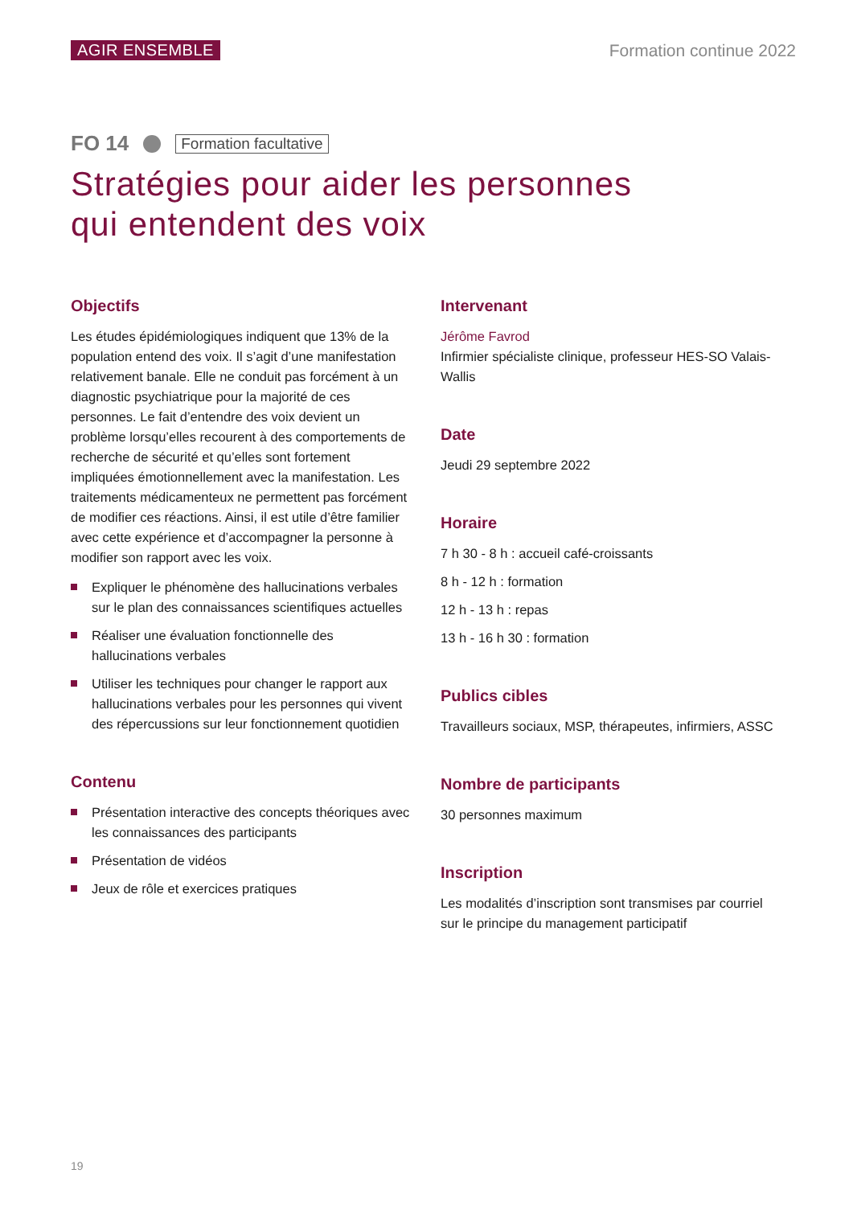AGIR ENSEMBLE Formation continue 2022
FO 14 Formation facultative
Stratégies pour aider les personnes
qui entendent des voix
Objectifs
Les études épidémiologiques indiquent que 13% de la population entend des voix. Il s’agit d’une manifestation relativement banale. Elle ne conduit pas forcément à un diagnostic psychiatrique pour la majorité de ces personnes. Le fait d’entendre des voix devient un problème lorsqu’elles recourent à des comportements de recherche de sécurité et qu’elles sont fortement impliquées émotionnellement avec la manifestation. Les traitements médicamenteux ne permettent pas forcément de modifier ces réactions. Ainsi, il est utile d’être familier avec cette expérience et d’accompagner la personne à modifier son rapport avec les voix.
Expliquer le phénomène des hallucinations verbales sur le plan des connaissances scientifiques actuelles
Réaliser une évaluation fonctionnelle des hallucinations verbales
Utiliser les techniques pour changer le rapport aux hallucinations verbales pour les personnes qui vivent des répercussions sur leur fonctionnement quotidien
Contenu
Présentation interactive des concepts théoriques avec les connaissances des participants
Présentation de vidéos
Jeux de rôle et exercices pratiques
Intervenant
Jérôme Favrod
Infirmier spécialiste clinique, professeur HES-SO Valais-Wallis
Date
Jeudi 29 septembre 2022
Horaire
7 h 30 - 8 h : accueil café-croissants
8 h - 12 h : formation
12 h - 13 h : repas
13 h - 16 h 30 : formation
Publics cibles
Travailleurs sociaux, MSP, thérapeutes, infirmiers, ASSC
Nombre de participants
30 personnes maximum
Inscription
Les modalités d’inscription sont transmises par courriel sur le principe du management participatif
19